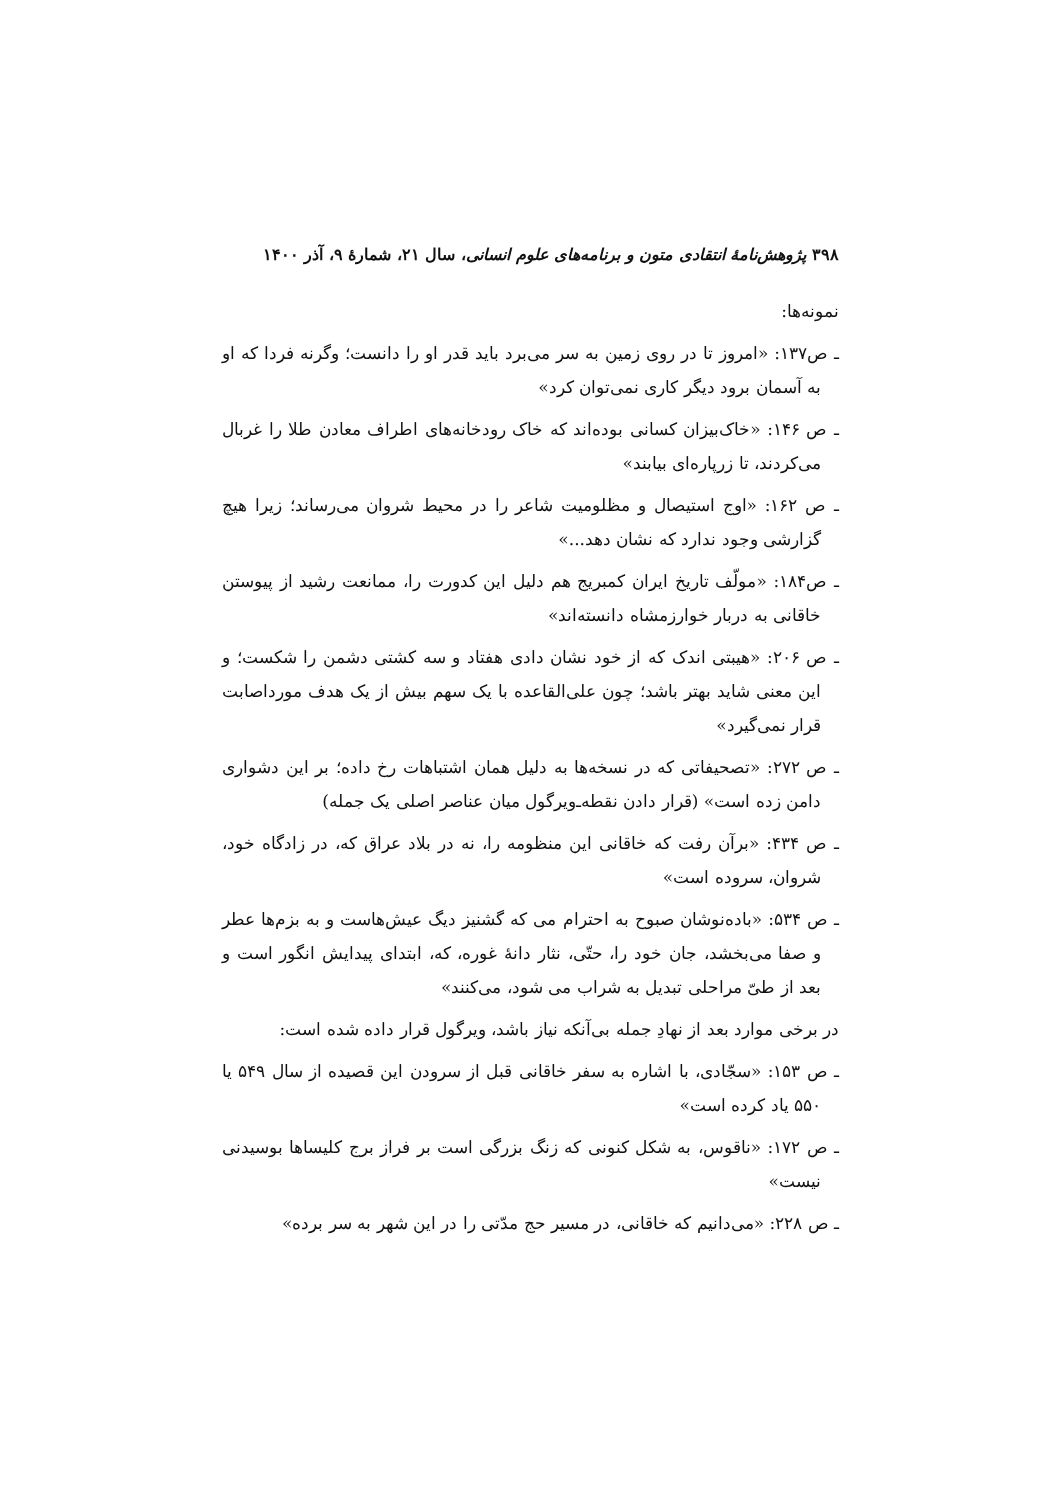۳۹۸ پژوهش‌نامهٔ انتقادی متون و برنامه‌های علوم انسانی، سال ۲۱، شمارهٔ ۹، آذر ۱۴۰۰
نمونه‌ها:
ـ ص۱۳۷: «امروز تا در روی زمین به سر می‌برد باید قدر او را دانست؛ وگرنه فردا که او به آسمان برود دیگر کاری نمی‌توان کرد»
ـ ص ۱۴۶: «خاک‌بیزان کسانی بوده‌اند که خاک رودخانه‌های اطراف معادن طلا را غربال می‌کردند، تا زرپاره‌ای بیابند»
ـ ص ۱۶۲: «اوج استیصال و مظلومیت شاعر را در محیط شروان می‌رساند؛ زیرا هیچ گزارشی وجود ندارد که نشان دهد...»
ـ ص۱۸۴: «مولّف تاریخ ایران کمبریج هم دلیل این کدورت را، ممانعت رشید از پیوستن خاقانی به دربار خوارزمشاه دانسته‌اند»
ـ ص ۲۰۶: «هیبتی اندک که از خود نشان دادی هفتاد و سه کشتی دشمن را شکست؛ و این معنی شاید بهتر باشد؛ چون علی‌القاعده با یک سهم بیش از یک هدف مورداصابت قرار نمی‌گیرد»
ـ ص ۲۷۲: «تصحیفاتی که در نسخه‌ها به دلیل همان اشتباهات رخ داده؛ بر این دشواری دامن زده است» (قرار دادن نقطه‌ـ‌ویرگول میان عناصر اصلی یک جمله)
ـ ص ۴۳۴: «برآن رفت که خاقانی این منظومه را، نه در بلاد عراق که، در زادگاه خود، شروان، سروده است»
ـ ص ۵۳۴: «باده‌نوشان صبوح به احترام می که گشنیز دیگ عیش‌هاست و به بزم‌ها عطر و صفا می‌بخشد، جان خود را، حتّی، نثار دانهٔ غوره، که، ابتدای پیدایش انگور است و بعد از طیّ مراحلی تبدیل به شراب می شود، می‌کنند»
در برخی موارد بعد از نهادِ جمله بی‌آنکه نیاز باشد، ویرگول قرار داده شده است:
ـ ص ۱۵۳: «سجّادی، با اشاره به سفر خاقانی قبل از سرودن این قصیده از سال ۵۴۹ یا ۵۵۰ یاد کرده است»
ـ ص ۱۷۲: «ناقوس، به شکل کنونی که زنگ بزرگی است بر فراز برج کلیساها بوسیدنی نیست»
ـ ص ۲۲۸: «می‌دانیم که خاقانی، در مسیر حج مدّتی را در این شهر به سر برده»